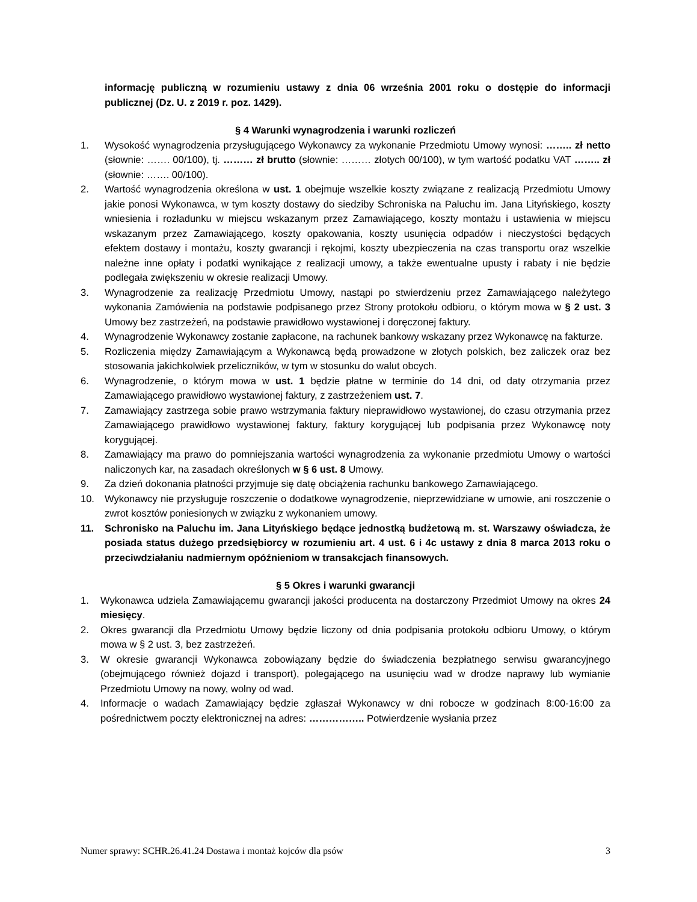informację publiczną w rozumieniu ustawy z dnia 06 września 2001 roku o dostępie do informacji publicznej (Dz. U. z 2019 r. poz. 1429).
§ 4 Warunki wynagrodzenia i warunki rozliczeń
1. Wysokość wynagrodzenia przysługującego Wykonawcy za wykonanie Przedmiotu Umowy wynosi: …….. zł netto (słownie: ……. 00/100), tj. ……… zł brutto (słownie: ……… złotych 00/100), w tym wartość podatku VAT …….. zł (słownie: ……. 00/100).
2. Wartość wynagrodzenia określona w ust. 1 obejmuje wszelkie koszty związane z realizacją Przedmiotu Umowy jakie ponosi Wykonawca, w tym koszty dostawy do siedziby Schroniska na Paluchu im. Jana Lityńskiego, koszty wniesienia i rozładunku w miejscu wskazanym przez Zamawiającego, koszty montażu i ustawienia w miejscu wskazanym przez Zamawiającego, koszty opakowania, koszty usunięcia odpadów i nieczystości będących efektem dostawy i montażu, koszty gwarancji i rękojmi, koszty ubezpieczenia na czas transportu oraz wszelkie należne inne opłaty i podatki wynikające z realizacji umowy, a także ewentualne upusty i rabaty i nie będzie podlegała zwiększeniu w okresie realizacji Umowy.
3. Wynagrodzenie za realizację Przedmiotu Umowy, nastąpi po stwierdzeniu przez Zamawiającego należytego wykonania Zamówienia na podstawie podpisanego przez Strony protokołu odbioru, o którym mowa w § 2 ust. 3 Umowy bez zastrzeżeń, na podstawie prawidłowo wystawionej i doręczonej faktury.
4. Wynagrodzenie Wykonawcy zostanie zapłacone, na rachunek bankowy wskazany przez Wykonawcę na fakturze.
5. Rozliczenia między Zamawiającym a Wykonawcą będą prowadzone w złotych polskich, bez zaliczek oraz bez stosowania jakichkolwiek przeliczników, w tym w stosunku do walut obcych.
6. Wynagrodzenie, o którym mowa w ust. 1 będzie płatne w terminie do 14 dni, od daty otrzymania przez Zamawiającego prawidłowo wystawionej faktury, z zastrzeżeniem ust. 7.
7. Zamawiający zastrzega sobie prawo wstrzymania faktury nieprawidłowo wystawionej, do czasu otrzymania przez Zamawiającego prawidłowo wystawionej faktury, faktury korygującej lub podpisania przez Wykonawcę noty korygującej.
8. Zamawiający ma prawo do pomniejszania wartości wynagrodzenia za wykonanie przedmiotu Umowy o wartości naliczonych kar, na zasadach określonych w § 6 ust. 8 Umowy.
9. Za dzień dokonania płatności przyjmuje się datę obciążenia rachunku bankowego Zamawiającego.
10. Wykonawcy nie przysługuje roszczenie o dodatkowe wynagrodzenie, nieprzewidziane w umowie, ani roszczenie o zwrot kosztów poniesionych w związku z wykonaniem umowy.
11. Schronisko na Paluchu im. Jana Lityńskiego będące jednostką budżetową m. st. Warszawy oświadcza, że posiada status dużego przedsiębiorcy w rozumieniu art. 4 ust. 6 i 4c ustawy z dnia 8 marca 2013 roku o przeciwdziałaniu nadmiernym opóźnieniom w transakcjach finansowych.
§ 5 Okres i warunki gwarancji
1. Wykonawca udziela Zamawiającemu gwarancji jakości producenta na dostarczony Przedmiot Umowy na okres 24 miesięcy.
2. Okres gwarancji dla Przedmiotu Umowy będzie liczony od dnia podpisania protokołu odbioru Umowy, o którym mowa w § 2 ust. 3, bez zastrzeżeń.
3. W okresie gwarancji Wykonawca zobowiązany będzie do świadczenia bezpłatnego serwisu gwarancyjnego (obejmującego również dojazd i transport), polegającego na usunięciu wad w drodze naprawy lub wymianie Przedmiotu Umowy na nowy, wolny od wad.
4. Informacje o wadach Zamawiający będzie zgłaszał Wykonawcy w dni robocze w godzinach 8:00-16:00 za pośrednictwem poczty elektronicznej na adres: …………….. Potwierdzenie wysłania przez
Numer sprawy: SCHR.26.41.24 Dostawa i montaż kojców dla psów 3